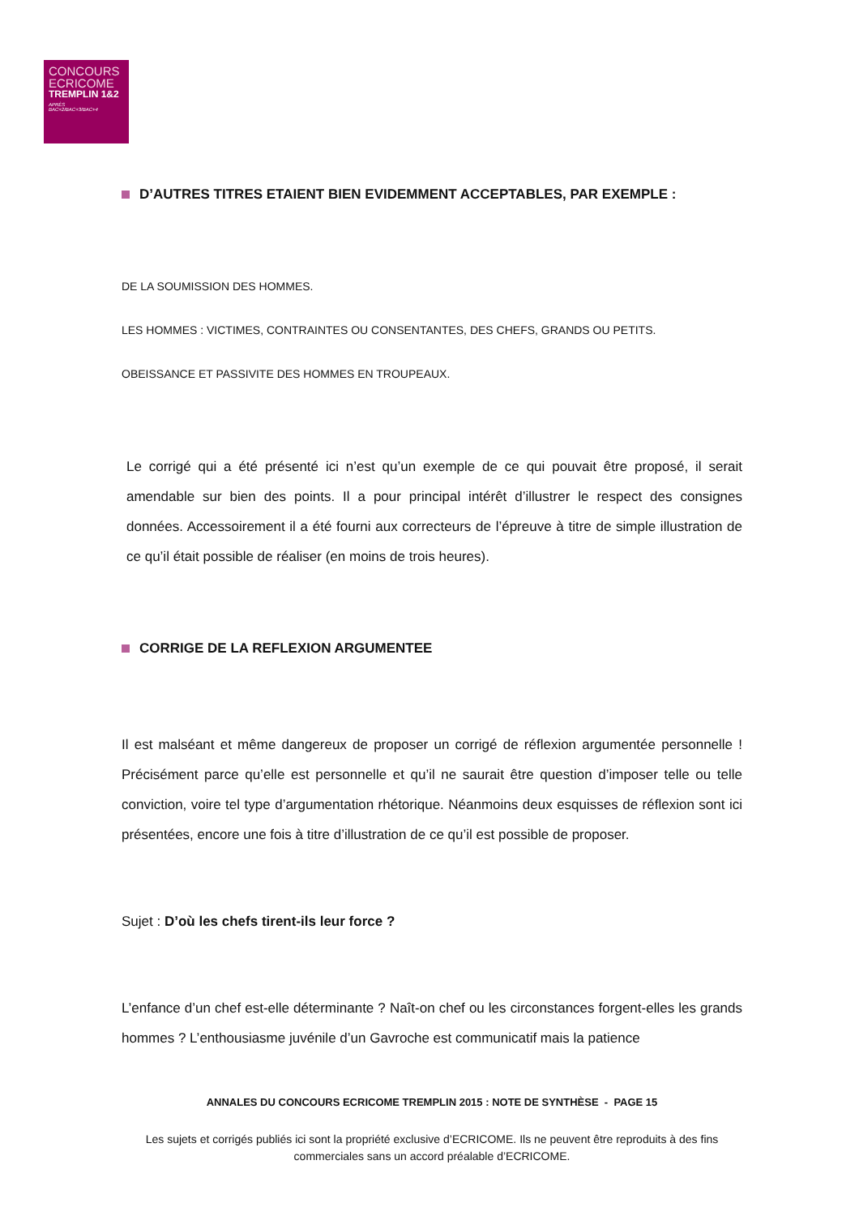CONCOURS
ECRICOME
TREMPLIN 1&2
APRÈS
BAC+2/BAC+3/BAC+4
D’AUTRES TITRES ETAIENT BIEN EVIDEMMENT ACCEPTABLES, PAR EXEMPLE :
DE LA SOUMISSION DES HOMMES.
LES HOMMES : VICTIMES, CONTRAINTES OU CONSENTANTES, DES CHEFS, GRANDS OU PETITS.
OBEISSANCE ET PASSIVITE DES HOMMES EN TROUPEAUX.
Le corrigé qui a été présenté ici n’est qu’un exemple de ce qui pouvait être proposé, il serait amendable sur bien des points. Il a pour principal intérêt d’illustrer le respect des consignes données. Accessoirement il a été fourni aux correcteurs de l’épreuve à titre de simple illustration de ce qu’il était possible de réaliser (en moins de trois heures).
CORRIGE DE LA REFLEXION ARGUMENTEE
Il est malséant et même dangereux de proposer un corrigé de réflexion argumentée personnelle ! Précisément parce qu’elle est personnelle et qu’il ne saurait être question d’imposer telle ou telle conviction, voire tel type d’argumentation rhétorique. Néanmoins deux esquisses de réflexion sont ici présentées, encore une fois à titre d’illustration de ce qu’il est possible de proposer.
Sujet : D’où les chefs tirent-ils leur force ?
L’enfance d’un chef est-elle déterminante ? Naît-on chef ou les circonstances forgent-elles les grands hommes ? L’enthousiasme juvénile d’un Gavroche est communicatif mais la patience
ANNALES DU CONCOURS ECRICOME TREMPLIN 2015 : NOTE DE SYNTHÈSE - PAGE 15
Les sujets et corrigés publiés ici sont la propriété exclusive d’ECRICOME. Ils ne peuvent être reproduits à des fins commerciales sans un accord préalable d’ECRICOME.